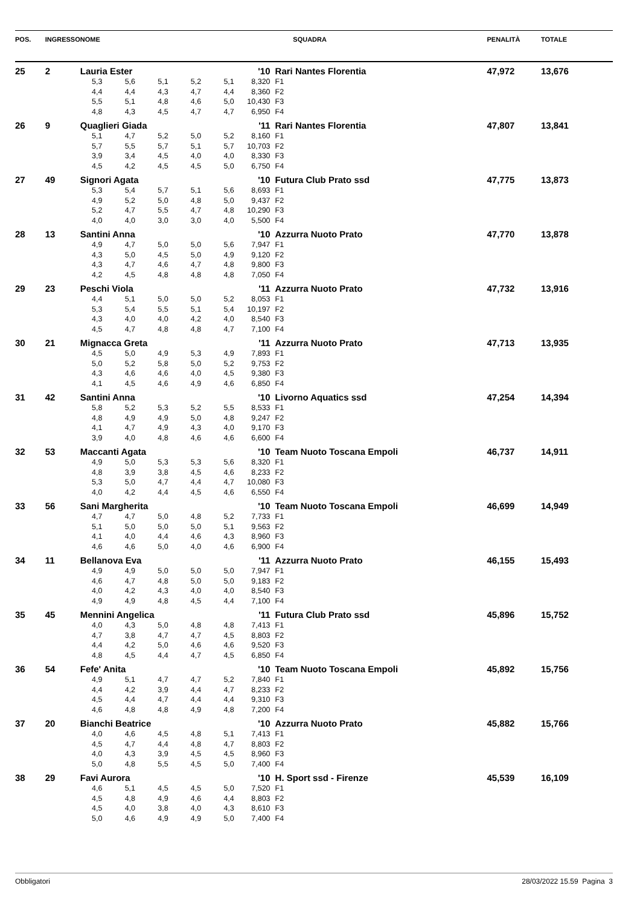| POS. | INGRESSO | NOME | | | | | | | SQUADRA | PENALITÀ | TOTALE |
| --- | --- | --- | --- | --- | --- | --- | --- | --- | --- | --- | --- |
| 25 | 2 | Lauria Ester | | | | | '10 | Rari Nantes Florentia | | 47,972 | 13,676 |
| | | 5,3 | 5,6 | 5,1 | 5,2 | 5,1 | 8,320 | F1 | | | |
| | | 4,4 | 4,4 | 4,3 | 4,7 | 4,4 | 8,360 | F2 | | | |
| | | 5,5 | 5,1 | 4,8 | 4,6 | 5,0 | 10,430 | F3 | | | |
| | | 4,8 | 4,3 | 4,5 | 4,7 | 4,7 | 6,950 | F4 | | | |
| 26 | 9 | Quaglieri Giada | | | | | '11 | Rari Nantes Florentia | | 47,807 | 13,841 |
| | | 5,1 | 4,7 | 5,2 | 5,0 | 5,2 | 8,160 | F1 | | | |
| | | 5,7 | 5,5 | 5,7 | 5,1 | 5,7 | 10,703 | F2 | | | |
| | | 3,9 | 3,4 | 4,5 | 4,0 | 4,0 | 8,330 | F3 | | | |
| | | 4,5 | 4,2 | 4,5 | 4,5 | 5,0 | 6,750 | F4 | | | |
| 27 | 49 | Signori Agata | | | | | '10 | Futura Club Prato ssd | | 47,775 | 13,873 |
| | | 5,3 | 5,4 | 5,7 | 5,1 | 5,6 | 8,693 | F1 | | | |
| | | 4,9 | 5,2 | 5,0 | 4,8 | 5,0 | 9,437 | F2 | | | |
| | | 5,2 | 4,7 | 5,5 | 4,7 | 4,8 | 10,290 | F3 | | | |
| | | 4,0 | 4,0 | 3,0 | 3,0 | 4,0 | 5,500 | F4 | | | |
| 28 | 13 | Santini Anna | | | | | '10 | Azzurra Nuoto Prato | | 47,770 | 13,878 |
| | | 4,9 | 4,7 | 5,0 | 5,0 | 5,6 | 7,947 | F1 | | | |
| | | 4,3 | 5,0 | 4,5 | 5,0 | 4,9 | 9,120 | F2 | | | |
| | | 4,3 | 4,7 | 4,6 | 4,7 | 4,8 | 9,800 | F3 | | | |
| | | 4,2 | 4,5 | 4,8 | 4,8 | 4,8 | 7,050 | F4 | | | |
| 29 | 23 | Peschi Viola | | | | | '11 | Azzurra Nuoto Prato | | 47,732 | 13,916 |
| | | 4,4 | 5,1 | 5,0 | 5,0 | 5,2 | 8,053 | F1 | | | |
| | | 5,3 | 5,4 | 5,5 | 5,1 | 5,4 | 10,197 | F2 | | | |
| | | 4,3 | 4,0 | 4,0 | 4,2 | 4,0 | 8,540 | F3 | | | |
| | | 4,5 | 4,7 | 4,8 | 4,8 | 4,7 | 7,100 | F4 | | | |
| 30 | 21 | Mignacca Greta | | | | | '11 | Azzurra Nuoto Prato | | 47,713 | 13,935 |
| | | 4,5 | 5,0 | 4,9 | 5,3 | 4,9 | 7,893 | F1 | | | |
| | | 5,0 | 5,2 | 5,8 | 5,0 | 5,2 | 9,753 | F2 | | | |
| | | 4,3 | 4,6 | 4,6 | 4,0 | 4,5 | 9,380 | F3 | | | |
| | | 4,1 | 4,5 | 4,6 | 4,9 | 4,6 | 6,850 | F4 | | | |
| 31 | 42 | Santini Anna | | | | | '10 | Livorno Aquatics ssd | | 47,254 | 14,394 |
| | | 5,8 | 5,2 | 5,3 | 5,2 | 5,5 | 8,533 | F1 | | | |
| | | 4,8 | 4,9 | 4,9 | 5,0 | 4,8 | 9,247 | F2 | | | |
| | | 4,1 | 4,7 | 4,9 | 4,3 | 4,0 | 9,170 | F3 | | | |
| | | 3,9 | 4,0 | 4,8 | 4,6 | 4,6 | 6,600 | F4 | | | |
| 32 | 53 | Maccanti Agata | | | | | '10 | Team Nuoto Toscana Empoli | | 46,737 | 14,911 |
| | | 4,9 | 5,0 | 5,3 | 5,3 | 5,6 | 8,320 | F1 | | | |
| | | 4,8 | 3,9 | 3,8 | 4,5 | 4,6 | 8,233 | F2 | | | |
| | | 5,3 | 5,0 | 4,7 | 4,4 | 4,7 | 10,080 | F3 | | | |
| | | 4,0 | 4,2 | 4,4 | 4,5 | 4,6 | 6,550 | F4 | | | |
| 33 | 56 | Sani Margherita | | | | | '10 | Team Nuoto Toscana Empoli | | 46,699 | 14,949 |
| | | 4,7 | 4,7 | 5,0 | 4,8 | 5,2 | 7,733 | F1 | | | |
| | | 5,1 | 5,0 | 5,0 | 5,0 | 5,1 | 9,563 | F2 | | | |
| | | 4,1 | 4,0 | 4,4 | 4,6 | 4,3 | 8,960 | F3 | | | |
| | | 4,6 | 4,6 | 5,0 | 4,0 | 4,6 | 6,900 | F4 | | | |
| 34 | 11 | Bellanova Eva | | | | | '11 | Azzurra Nuoto Prato | | 46,155 | 15,493 |
| | | 4,9 | 4,9 | 5,0 | 5,0 | 5,0 | 7,947 | F1 | | | |
| | | 4,6 | 4,7 | 4,8 | 5,0 | 5,0 | 9,183 | F2 | | | |
| | | 4,0 | 4,2 | 4,3 | 4,0 | 4,0 | 8,540 | F3 | | | |
| | | 4,9 | 4,9 | 4,8 | 4,5 | 4,4 | 7,100 | F4 | | | |
| 35 | 45 | Mennini Angelica | | | | | '11 | Futura Club Prato ssd | | 45,896 | 15,752 |
| | | 4,0 | 4,3 | 5,0 | 4,8 | 4,8 | 7,413 | F1 | | | |
| | | 4,7 | 3,8 | 4,7 | 4,7 | 4,5 | 8,803 | F2 | | | |
| | | 4,4 | 4,2 | 5,0 | 4,6 | 4,6 | 9,520 | F3 | | | |
| | | 4,8 | 4,5 | 4,4 | 4,7 | 4,5 | 6,850 | F4 | | | |
| 36 | 54 | Fefe' Anita | | | | | '10 | Team Nuoto Toscana Empoli | | 45,892 | 15,756 |
| | | 4,9 | 5,1 | 4,7 | 4,7 | 5,2 | 7,840 | F1 | | | |
| | | 4,4 | 4,2 | 3,9 | 4,4 | 4,7 | 8,233 | F2 | | | |
| | | 4,5 | 4,4 | 4,7 | 4,4 | 4,4 | 9,310 | F3 | | | |
| | | 4,6 | 4,8 | 4,8 | 4,9 | 4,8 | 7,200 | F4 | | | |
| 37 | 20 | Bianchi Beatrice | | | | | '10 | Azzurra Nuoto Prato | | 45,882 | 15,766 |
| | | 4,0 | 4,6 | 4,5 | 4,8 | 5,1 | 7,413 | F1 | | | |
| | | 4,5 | 4,7 | 4,4 | 4,8 | 4,7 | 8,803 | F2 | | | |
| | | 4,0 | 4,3 | 3,9 | 4,5 | 4,5 | 8,960 | F3 | | | |
| | | 5,0 | 4,8 | 5,5 | 4,5 | 5,0 | 7,400 | F4 | | | |
| 38 | 29 | Favi Aurora | | | | | '10 | H. Sport ssd - Firenze | | 45,539 | 16,109 |
| | | 4,6 | 5,1 | 4,5 | 4,5 | 5,0 | 7,520 | F1 | | | |
| | | 4,5 | 4,8 | 4,9 | 4,6 | 4,4 | 8,803 | F2 | | | |
| | | 4,5 | 4,0 | 3,8 | 4,0 | 4,3 | 8,610 | F3 | | | |
| | | 5,0 | 4,6 | 4,9 | 4,9 | 5,0 | 7,400 | F4 | | | |
Obbligatori 28/03/2022 15.59 Pagina 3